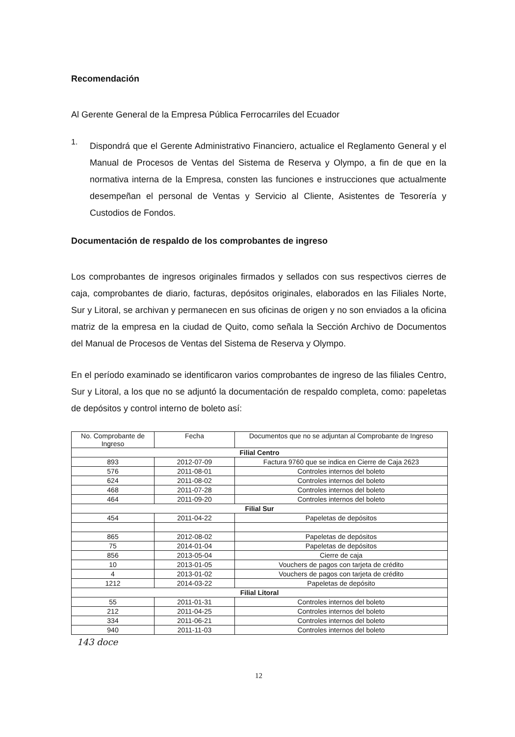Recomendación
Al Gerente General de la Empresa Pública Ferrocarriles del Ecuador
1.
Dispondrá que el Gerente Administrativo Financiero, actualice el Reglamento General y el Manual de Procesos de Ventas del Sistema de Reserva y Olympo, a fin de que en la normativa interna de la Empresa, consten las funciones e instrucciones que actualmente desempeñan el personal de Ventas y Servicio al Cliente, Asistentes de Tesorería y Custodios de Fondos.
Documentación de respaldo de los comprobantes de ingreso
Los comprobantes de ingresos originales firmados y sellados con sus respectivos cierres de caja, comprobantes de diario, facturas, depósitos originales, elaborados en las Filiales Norte, Sur y Litoral, se archivan y permanecen en sus oficinas de origen y no son enviados a la oficina matriz de la empresa en la ciudad de Quito, como señala la Sección Archivo de Documentos del Manual de Procesos de Ventas del Sistema de Reserva y Olympo.
En el período examinado se identificaron varios comprobantes de ingreso de las filiales Centro, Sur y Litoral, a los que no se adjuntó la documentación de respaldo completa, como: papeletas de depósitos y control interno de boleto así:
| No. Comprobante de Ingreso | Fecha | Documentos que no se adjuntan al Comprobante de Ingreso |
| --- | --- | --- |
| Filial Centro | | |
| 893 | 2012-07-09 | Factura 9760 que se indica en Cierre de Caja 2623 |
| 576 | 2011-08-01 | Controles internos del boleto |
| 624 | 2011-08-02 | Controles internos del boleto |
| 468 | 2011-07-28 | Controles internos del boleto |
| 464 | 2011-09-20 | Controles internos del boleto |
| Filial Sur | | |
| 454 | 2011-04-22 | Papeletas de depósitos |
| 865 | 2012-08-02 | Papeletas de depósitos |
| 75 | 2014-01-04 | Papeletas de depósitos |
| 856 | 2013-05-04 | Cierre de caja |
| 10 | 2013-01-05 | Vouchers de pagos con tarjeta de crédito |
| 4 | 2013-01-02 | Vouchers de pagos con tarjeta de crédito |
| 1212 | 2014-03-22 | Papeletas de depósito |
| Filial Litoral | | |
| 55 | 2011-01-31 | Controles internos del boleto |
| 212 | 2011-04-25 | Controles internos del boleto |
| 334 | 2011-06-21 | Controles internos del boleto |
| 940 | 2011-11-03 | Controles internos del boleto |
143 doce
12